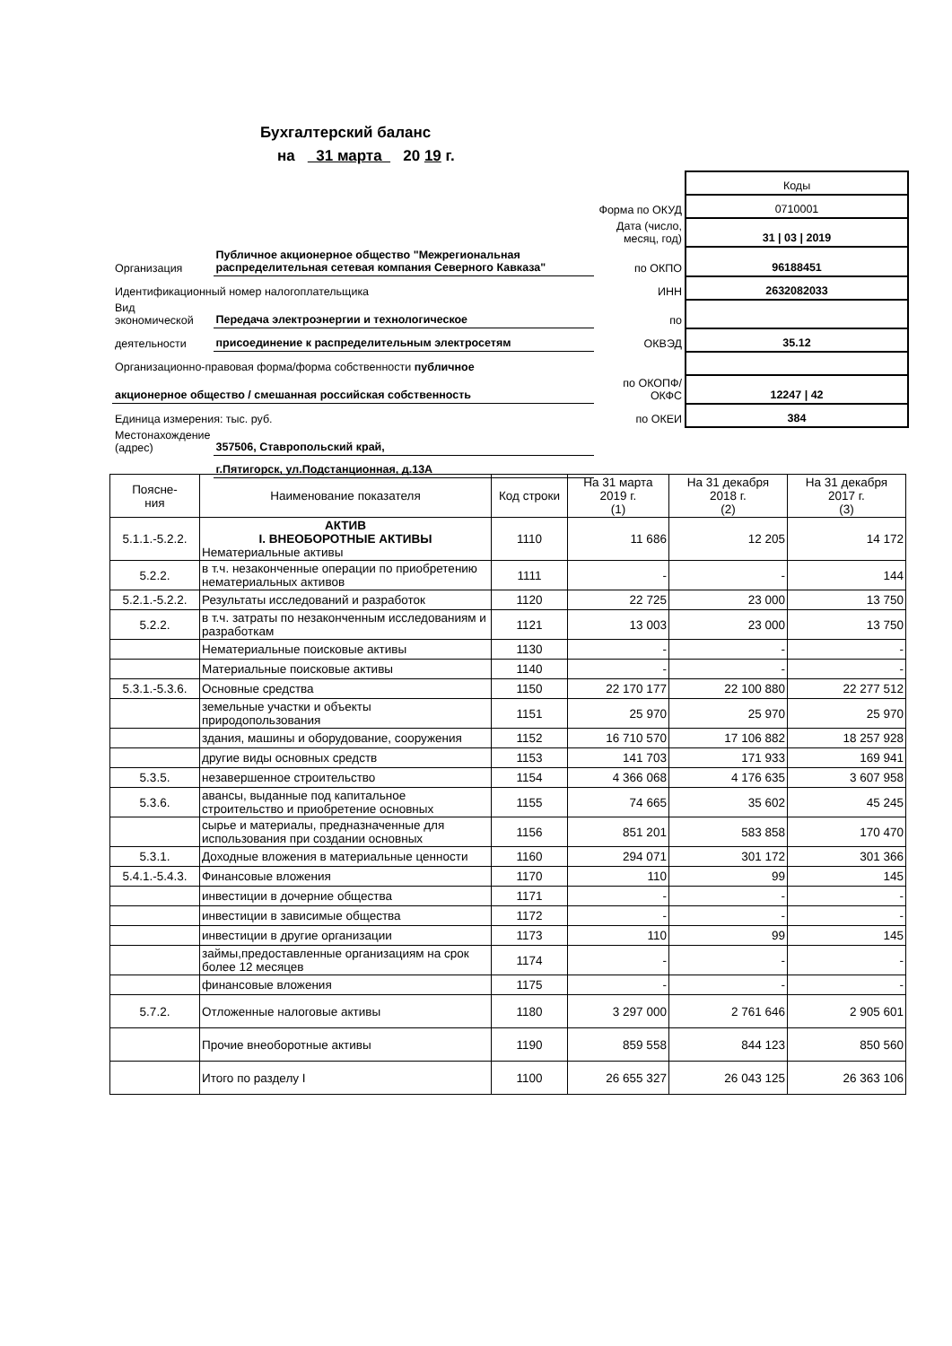Бухгалтерский баланс
на 31 марта 20 19 г.
| | | | Коды |
| | | Форма по ОКУД | 0710001 |
| | | Дата (число, месяц, год) | 31 / 03 / 2019 |
| Организация | Публичное акционерное общество "Межрегиональная распределительная сетевая компания Северного Кавказа" | по ОКПО | 96188451 |
| Идентификационный номер налогоплательщика | | ИНН | 2632082033 |
| Вид экономической | Передача электроэнергии и технологическое | по | |
| деятельности | присоединение к распределительным электросетям | ОКВЭД | 35.12 |
| Организационно-правовая форма/форма собственности публичное | | | |
| акционерное общество / смешанная российская собственность | | по ОКОПФ/ОКФС | 12247 / 42 |
| Единица измерения: тыс. руб. | | по ОКЕИ | 384 |
| Местонахождение (адрес) | 357506, Ставропольский край, | | |
| | г.Пятигорск, ул.Подстанционная, д.13А | | |
| Поясне- ния | Наименование показателя | Код строки | На 31 марта 2019 г. (1) | На 31 декабря 2018 г. (2) | На 31 декабря 2017 г. (3) |
| --- | --- | --- | --- | --- | --- |
| 5.1.1.-5.2.2. | АКТИВ I. ВНЕОБОРОТНЫЕ АКТИВЫ Нематериальные активы | 1110 | 11 686 | 12 205 | 14 172 |
| 5.2.2. | в т.ч. незаконченные операции по приобретению нематериальных активов | 1111 | - | - | 144 |
| 5.2.1.-5.2.2. | Результаты исследований и разработок | 1120 | 22 725 | 23 000 | 13 750 |
| 5.2.2. | в т.ч. затраты по незаконченным исследованиям и разработкам | 1121 | 13 003 | 23 000 | 13 750 |
| | Нематериальные поисковые активы | 1130 | - | - | - |
| | Материальные поисковые активы | 1140 | - | - | - |
| 5.3.1.-5.3.6. | Основные средства | 1150 | 22 170 177 | 22 100 880 | 22 277 512 |
| | земельные участки и объекты природопользования | 1151 | 25 970 | 25 970 | 25 970 |
| | здания, машины и оборудование, сооружения | 1152 | 16 710 570 | 17 106 882 | 18 257 928 |
| | другие виды основных средств | 1153 | 141 703 | 171 933 | 169 941 |
| 5.3.5. | незавершенное строительство | 1154 | 4 366 068 | 4 176 635 | 3 607 958 |
| 5.3.6. | авансы, выданные под капитальное строительство и приобретение основных | 1155 | 74 665 | 35 602 | 45 245 |
| | сырье и материалы, предназначенные для использования при создании основных | 1156 | 851 201 | 583 858 | 170 470 |
| 5.3.1. | Доходные вложения в материальные ценности | 1160 | 294 071 | 301 172 | 301 366 |
| 5.4.1.-5.4.3. | Финансовые вложения | 1170 | 110 | 99 | 145 |
| | инвестиции в дочерние общества | 1171 | - | - | - |
| | инвестиции в зависимые общества | 1172 | - | - | - |
| | инвестиции в другие организации | 1173 | 110 | 99 | 145 |
| | займы,предоставленные организациям на срок более 12 месяцев | 1174 | - | - | - |
| | финансовые вложения | 1175 | - | - | - |
| 5.7.2. | Отложенные налоговые активы | 1180 | 3 297 000 | 2 761 646 | 2 905 601 |
| | Прочие внеоборотные активы | 1190 | 859 558 | 844 123 | 850 560 |
| | Итого по разделу I | 1100 | 26 655 327 | 26 043 125 | 26 363 106 |